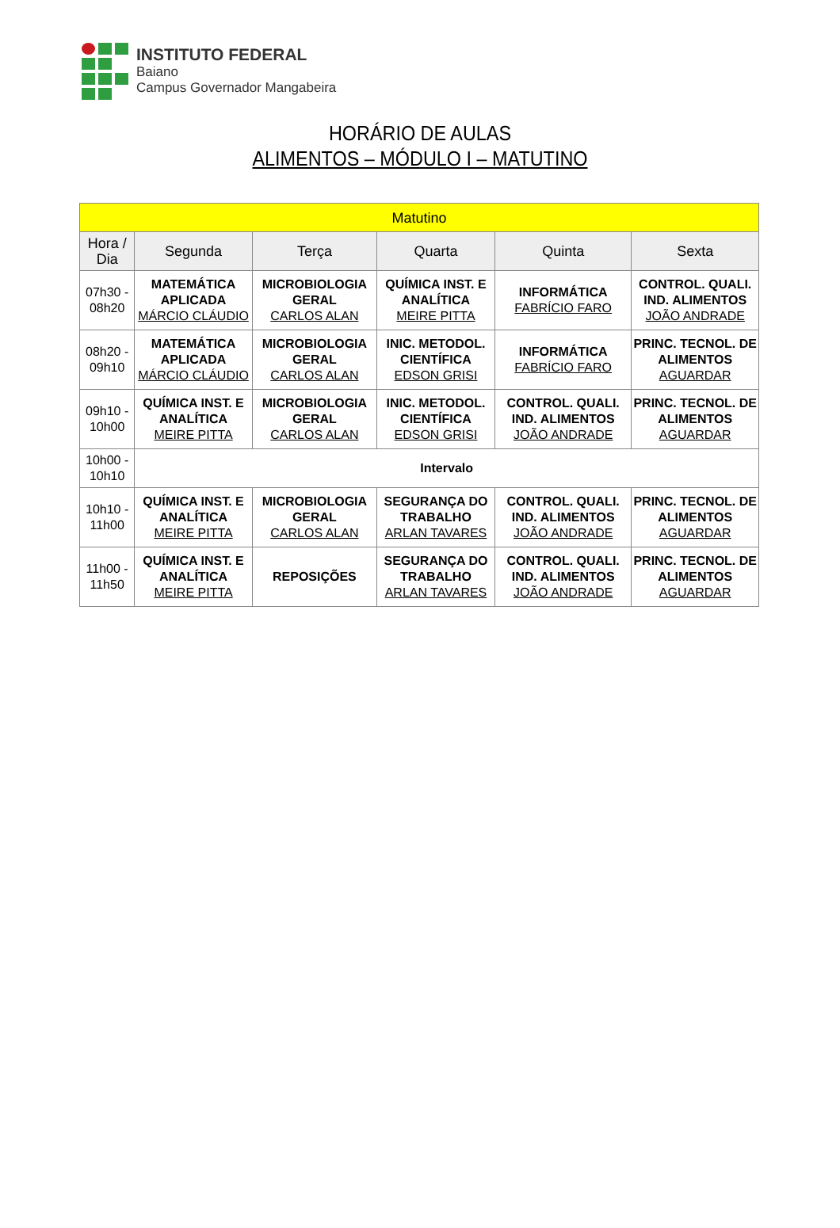INSTITUTO FEDERAL
Baiano
Campus Governador Mangabeira
HORÁRIO DE AULAS
ALIMENTOS – MÓDULO I – MATUTINO
| Matutino | | | | | |
| --- | --- | --- | --- | --- | --- |
| Hora / Dia | Segunda | Terça | Quarta | Quinta | Sexta |
| 07h30 - 08h20 | MATEMÁTICA APLICADA MÁRCIO CLÁUDIO | MICROBIOLOGIA GERAL CARLOS ALAN | QUÍMICA INST. E ANALÍTICA MEIRE PITTA | INFORMÁTICA FABRÍCIO FARO | CONTROL. QUALI. IND. ALIMENTOS JOÃO ANDRADE |
| 08h20 - 09h10 | MATEMÁTICA APLICADA MÁRCIO CLÁUDIO | MICROBIOLOGIA GERAL CARLOS ALAN | INIC. METODOL. CIENTÍFICA EDSON GRISI | INFORMÁTICA FABRÍCIO FARO | PRINC. TECNOL. DE ALIMENTOS AGUARDAR |
| 09h10 - 10h00 | QUÍMICA INST. E ANALÍTICA MEIRE PITTA | MICROBIOLOGIA GERAL CARLOS ALAN | INIC. METODOL. CIENTÍFICA EDSON GRISI | CONTROL. QUALI. IND. ALIMENTOS JOÃO ANDRADE | PRINC. TECNOL. DE ALIMENTOS AGUARDAR |
| 10h00 - 10h10 | Intervalo | | | | |
| 10h10 - 11h00 | QUÍMICA INST. E ANALÍTICA MEIRE PITTA | MICROBIOLOGIA GERAL CARLOS ALAN | SEGURANÇA DO TRABALHO ARLAN TAVARES | CONTROL. QUALI. IND. ALIMENTOS JOÃO ANDRADE | PRINC. TECNOL. DE ALIMENTOS AGUARDAR |
| 11h00 - 11h50 | QUÍMICA INST. E ANALÍTICA MEIRE PITTA | REPOSIÇÕES | SEGURANÇA DO TRABALHO ARLAN TAVARES | CONTROL. QUALI. IND. ALIMENTOS JOÃO ANDRADE | PRINC. TECNOL. DE ALIMENTOS AGUARDAR |